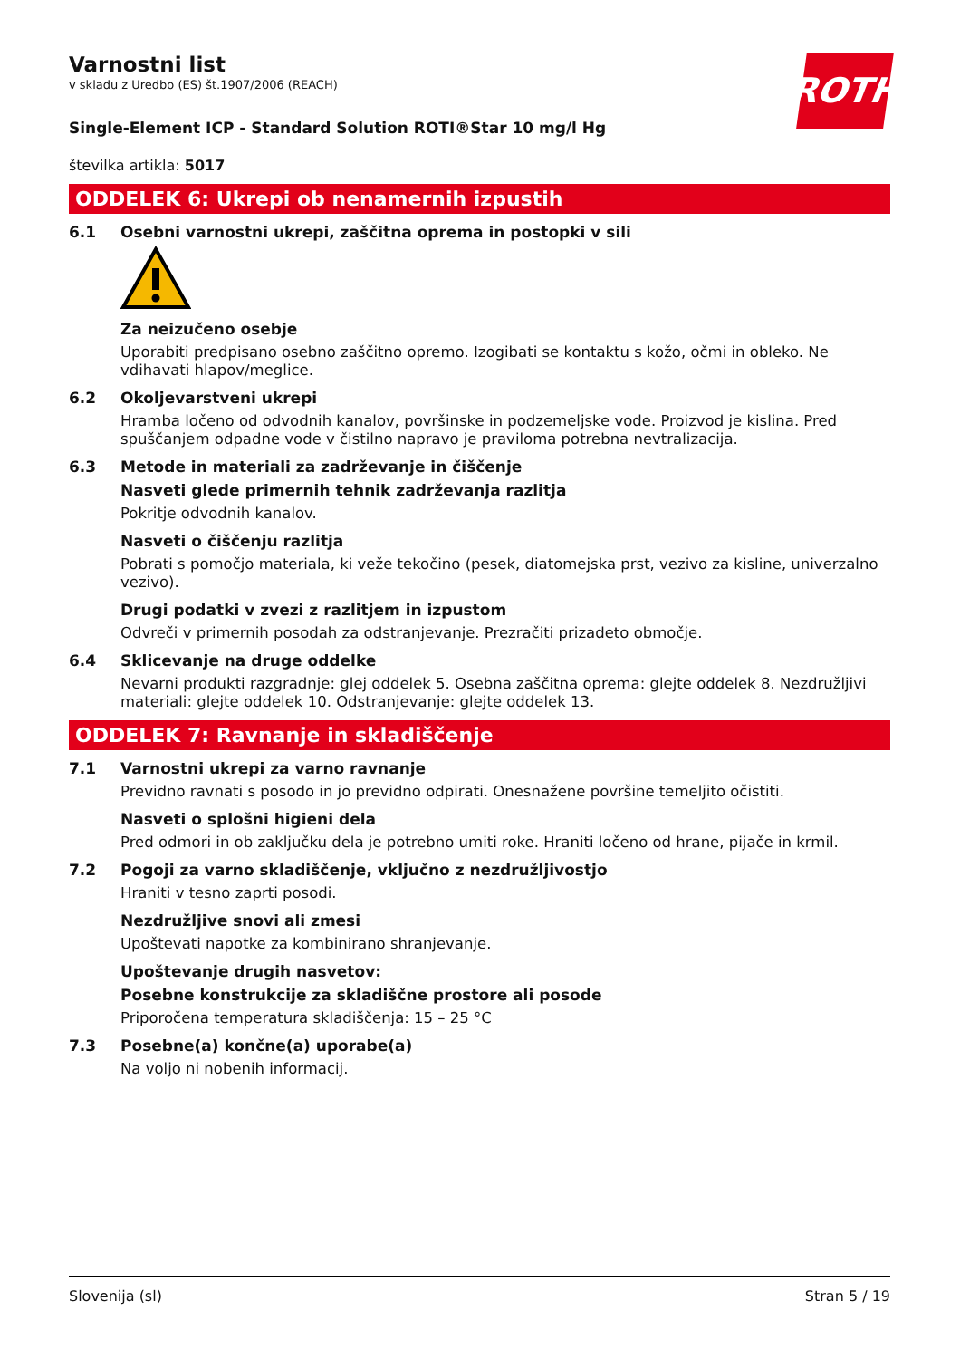ROTH
Varnostni list
v skladu z Uredbo (ES) št.1907/2006 (REACH)
Single-Element ICP - Standard Solution ROTI®Star 10 mg/l Hg
številka artikla: 5017
ODDELEK 6: Ukrepi ob nenamernih izpustih
6.1 Osebni varnostni ukrepi, zaščitna oprema in postopki v sili
Za neizučeno osebje
Uporabiti predpisano osebno zaščitno opremo. Izogibati se kontaktu s kožo, očmi in obleko. Ne vdihavati hlapov/meglice.
6.2 Okoljevarstveni ukrepi
Hramba ločeno od odvodnih kanalov, površinske in podzemeljske vode. Proizvod je kislina. Pred spuščanjem odpadne vode v čistilno napravo je praviloma potrebna nevtralizacija.
6.3 Metode in materiali za zadrževanje in čiščenje
Nasveti glede primernih tehnik zadrževanja razlitja
Pokritje odvodnih kanalov.
Nasveti o čiščenju razlitja
Pobrati s pomočjo materiala, ki veže tekočino (pesek, diatomejska prst, vezivo za kisline, univerzalno vezivo).
Drugi podatki v zvezi z razlitjem in izpustom
Odvreči v primernih posodah za odstranjevanje. Prezračiti prizadeto območje.
6.4 Sklicevanje na druge oddelke
Nevarni produkti razgradnje: glej oddelek 5. Osebna zaščitna oprema: glejte oddelek 8. Nezdružljivi materiali: glejte oddelek 10. Odstranjevanje: glejte oddelek 13.
ODDELEK 7: Ravnanje in skladiščenje
7.1 Varnostni ukrepi za varno ravnanje
Previdno ravnati s posodo in jo previdno odpirati. Onesnažene površine temeljito očistiti.
Nasveti o splošni higieni dela
Pred odmori in ob zaključku dela je potrebno umiti roke. Hraniti ločeno od hrane, pijače in krmil.
7.2 Pogoji za varno skladiščenje, vključno z nezdružljivostjo
Hraniti v tesno zaprti posodi.
Nezdružljive snovi ali zmesi
Upoštevati napotke za kombinirano shranjevanje.
Upoštevanje drugih nasvetov:
Posebne konstrukcije za skladiščne prostore ali posode
Priporočena temperatura skladiščenja: 15 – 25 °C
7.3 Posebne(a) končne(a) uporabe(a)
Na voljo ni nobenih informacij.
Slovenija (sl) Stran 5 / 19